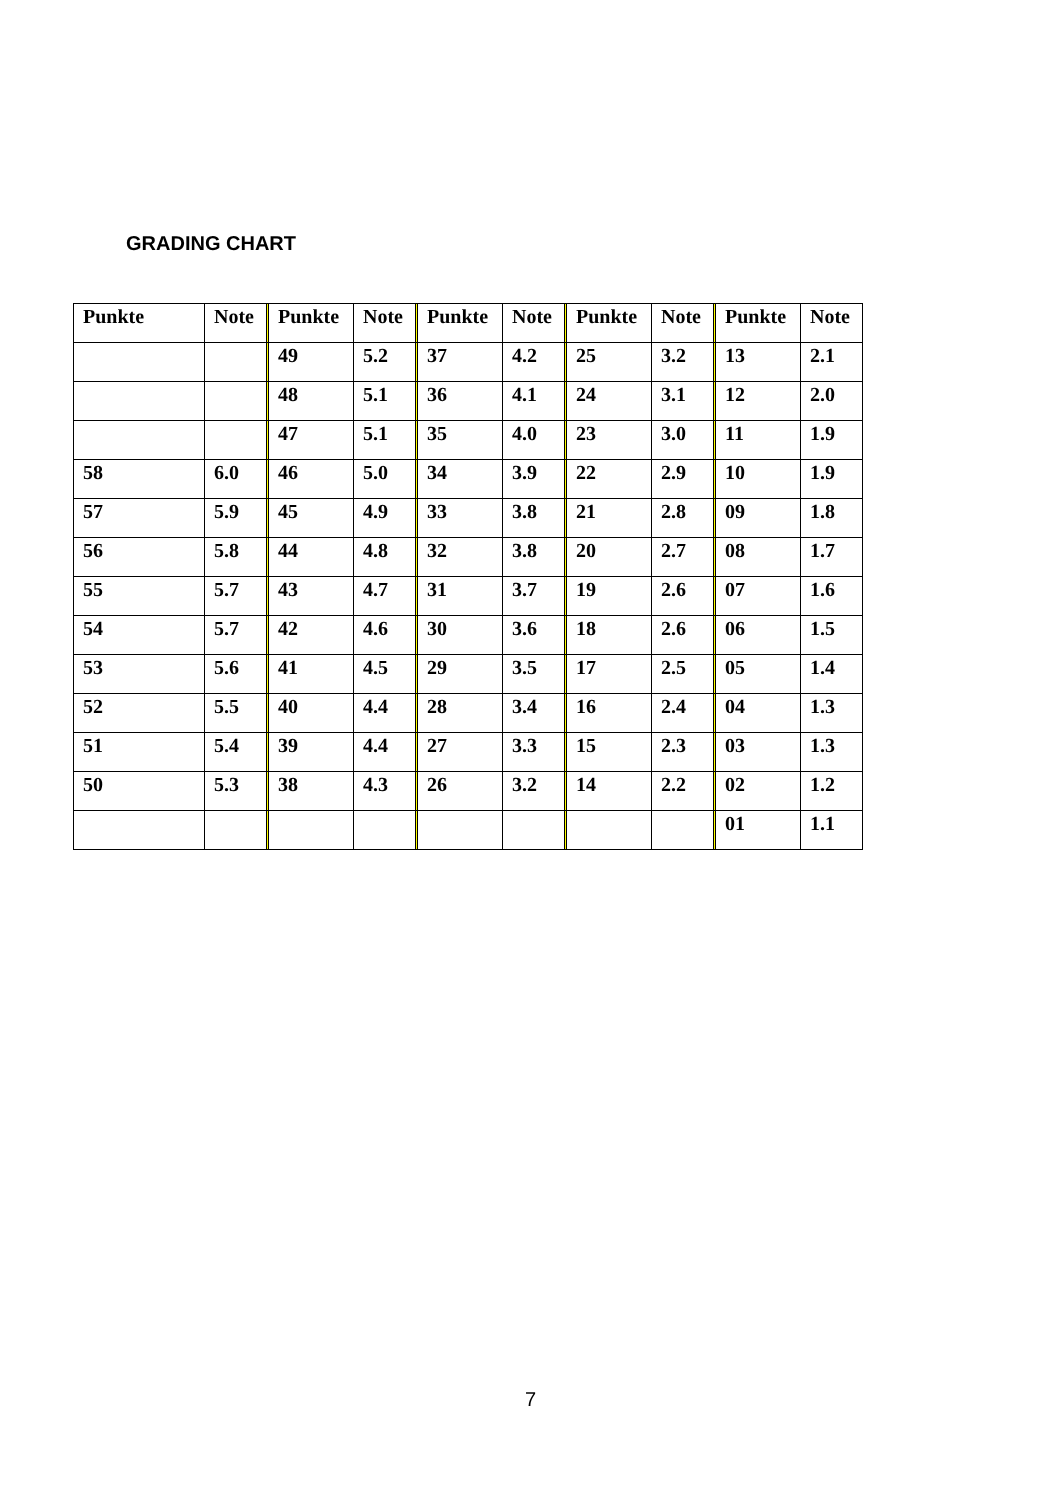GRADING CHART
| Punkte | Note | | Punkte | Note | | Punkte | Note | | Punkte | Note | | Punkte | Note |
| | | | 49 | 5.2 | | 37 | 4.2 | | 25 | 3.2 | | 13 | 2.1 |
| | | | 48 | 5.1 | | 36 | 4.1 | | 24 | 3.1 | | 12 | 2.0 |
| | | | 47 | 5.1 | | 35 | 4.0 | | 23 | 3.0 | | 11 | 1.9 |
| 58 | 6.0 | | 46 | 5.0 | | 34 | 3.9 | | 22 | 2.9 | | 10 | 1.9 |
| 57 | 5.9 | | 45 | 4.9 | | 33 | 3.8 | | 21 | 2.8 | | 09 | 1.8 |
| 56 | 5.8 | | 44 | 4.8 | | 32 | 3.8 | | 20 | 2.7 | | 08 | 1.7 |
| 55 | 5.7 | | 43 | 4.7 | | 31 | 3.7 | | 19 | 2.6 | | 07 | 1.6 |
| 54 | 5.7 | | 42 | 4.6 | | 30 | 3.6 | | 18 | 2.6 | | 06 | 1.5 |
| 53 | 5.6 | | 41 | 4.5 | | 29 | 3.5 | | 17 | 2.5 | | 05 | 1.4 |
| 52 | 5.5 | | 40 | 4.4 | | 28 | 3.4 | | 16 | 2.4 | | 04 | 1.3 |
| 51 | 5.4 | | 39 | 4.4 | | 27 | 3.3 | | 15 | 2.3 | | 03 | 1.3 |
| 50 | 5.3 | | 38 | 4.3 | | 26 | 3.2 | | 14 | 2.2 | | 02 | 1.2 |
| | | | | | | | | | | | | 01 | 1.1 |
7